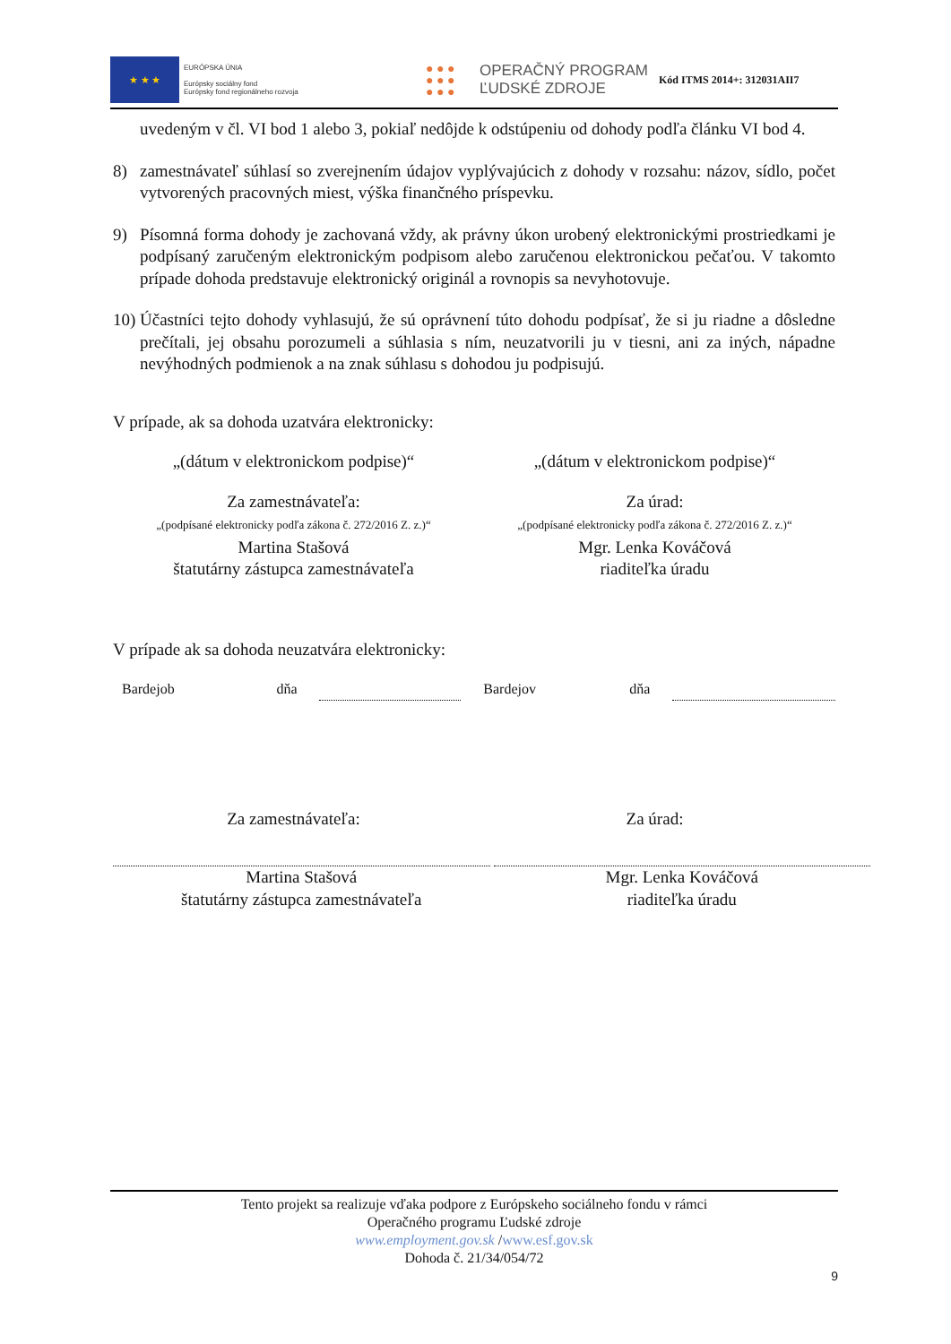★ ★ ★
EURÓPSKA ÚNIA
Európsky sociálny fond
Európsky fond regionálneho rozvoja
● ● ●
● ● ●
● ● ●
OPERAČNÝ PROGRAM
ĽUDSKÉ ZDROJE
Kód ITMS 2014+: 312031AII7
uvedeným v čl. VI bod 1 alebo 3, pokiaľ nedôjde k odstúpeniu od dohody podľa článku VI bod 4.
8) zamestnávateľ súhlasí so zverejnením údajov vyplývajúcich z dohody v rozsahu: názov, sídlo, počet vytvorených pracovných miest, výška finančného príspevku.
9) Písomná forma dohody je zachovaná vždy, ak právny úkon urobený elektronickými prostriedkami je podpísaný zaručeným elektronickým podpisom alebo zaručenou elektronickou pečaťou. V takomto prípade dohoda predstavuje elektronický originál a rovnopis sa nevyhotovuje.
10)
Účastníci tejto dohody vyhlasujú, že sú oprávnení túto dohodu podpísať, že si ju riadne a dôsledne prečítali, jej obsahu porozumeli a súhlasia s ním, neuzatvorili ju v tiesni, ani za iných, nápadne nevýhodných podmienok a na znak súhlasu s dohodou ju podpisujú.
V prípade, ak sa dohoda uzatvára elektronicky:
„(dátum v elektronickom podpise)“
„(dátum v elektronickom podpise)“
Za zamestnávateľa:
„(podpísané elektronicky podľa zákona č. 272/2016 Z. z.)“
Martina Stašová
štatutárny zástupca zamestnávateľa
Za úrad:
„(podpísané elektronicky podľa zákona č. 272/2016 Z. z.)“
Mgr. Lenka Kováčová
riaditeľka úradu
V prípade ak sa dohoda neuzatvára elektronicky:
Bardejob dňa Bardejov dňa
Za zamestnávateľa: Za úrad:
Martina Stašová
štatutárny zástupca zamestnávateľa
Mgr. Lenka Kováčová
riaditeľka úradu
Tento projekt sa realizuje vďaka podpore z Európskeho sociálneho fondu v rámci
Operačného programu Ľudské zdroje
www.employment.gov.sk /www.esf.gov.sk
Dohoda č. 21/34/054/72
9